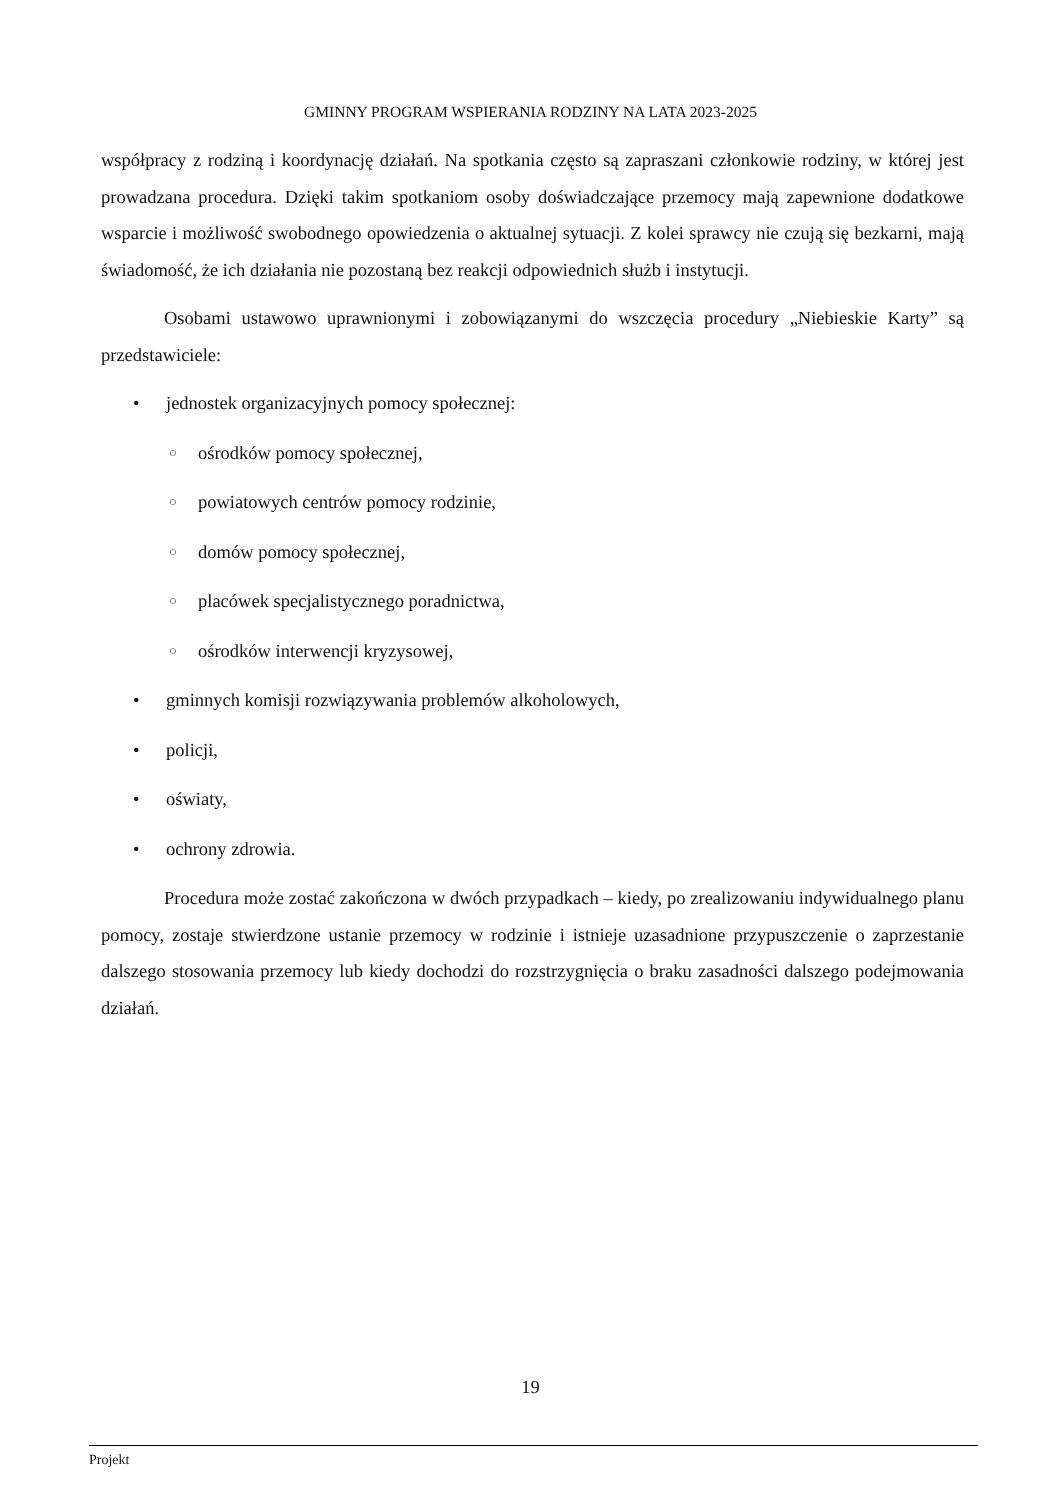GMINNY PROGRAM WSPIERANIA RODZINY NA LATA 2023-2025
współpracy z rodziną i koordynację działań. Na spotkania często są zapraszani członkowie rodziny, w której jest prowadzana procedura. Dzięki takim spotkaniom osoby doświadczające przemocy mają zapewnione dodatkowe wsparcie i możliwość swobodnego opowiedzenia o aktualnej sytuacji. Z kolei sprawcy nie czują się bezkarni, mają świadomość, że ich działania nie pozostaną bez reakcji odpowiednich służb i instytucji.
Osobami ustawowo uprawnionymi i zobowiązanymi do wszczęcia procedury „Niebieskie Karty” są przedstawiciele:
• jednostek organizacyjnych pomocy społecznej:
○ ośrodków pomocy społecznej,
○ powiatowych centrów pomocy rodzinie,
○ domów pomocy społecznej,
○ placówek specjalistycznego poradnictwa,
○ ośrodków interwencji kryzysowej,
• gminnych komisji rozwiązywania problemów alkoholowych,
• policji,
• oświaty,
• ochrony zdrowia.
Procedura może zostać zakończona w dwóch przypadkach – kiedy, po zrealizowaniu indywidualnego planu pomocy, zostaje stwierdzone ustanie przemocy w rodzinie i istnieje uzasadnione przypuszczenie o zaprzestanie dalszego stosowania przemocy lub kiedy dochodzi do rozstrzygnięcia o braku zasadności dalszego podejmowania działań.
19
Projekt